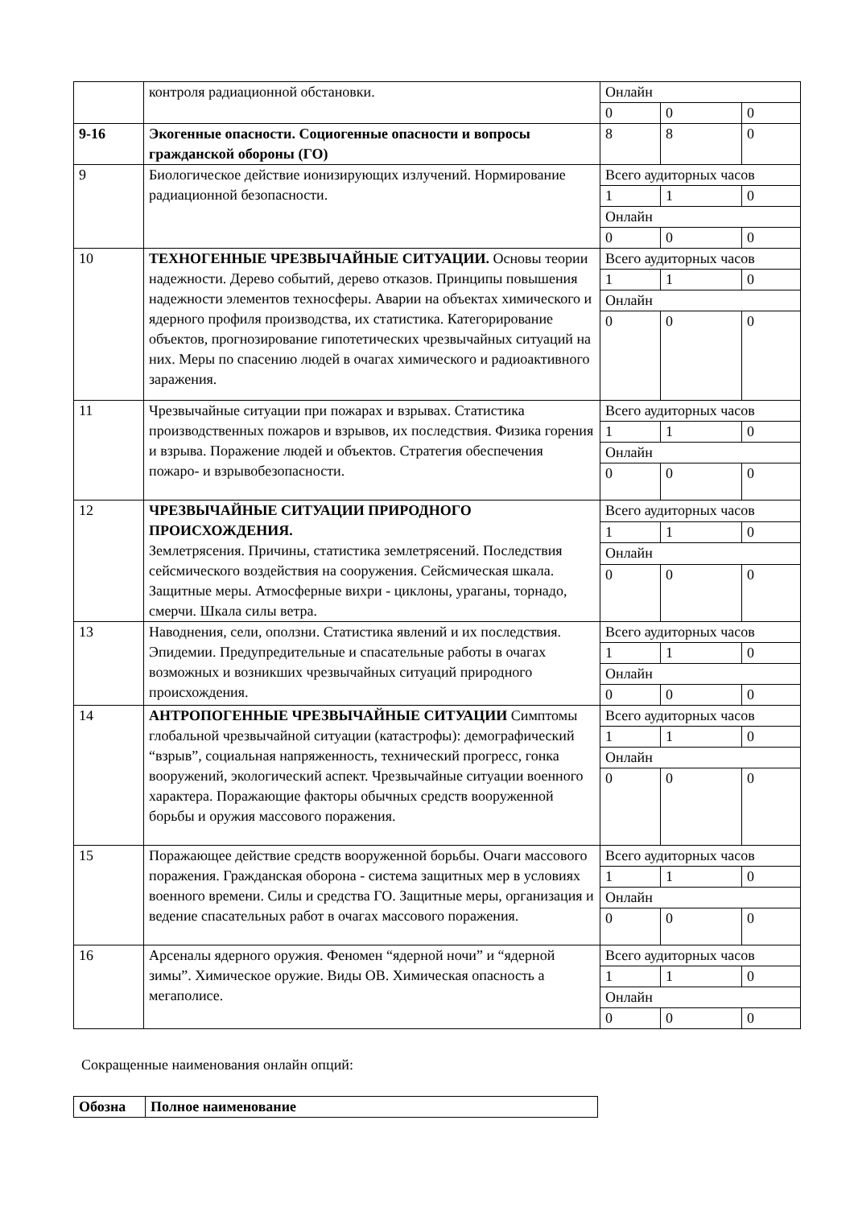| | контроля радиационной обстановки. | Онлайн | | |
| | | 0 | 0 | 0 |
| 9-16 | Экогенные опасности. Социогенные опасности и вопросы гражданской обороны (ГО) | 8 | 8 | 0 |
| 9 | Биологическое действие ионизирующих излучений. Нормирование радиационной безопасности. | Всего аудиторных часов | | |
| | | 1 | 1 | 0 |
| | | Онлайн | | |
| | | 0 | 0 | 0 |
| 10 | ТЕХНОГЕННЫЕ ЧРЕЗВЫЧАЙНЫЕ СИТУАЦИИ. Основы теории надежности. Дерево событий, дерево отказов. Принципы повышения надежности элементов техносферы. Аварии на объектах химического и ядерного профиля производства, их статистика. Категорирование объектов, прогнозирование гипотетических чрезвычайных ситуаций на них. Меры по спасению людей в очагах химического и радиоактивного заражения. | Всего аудиторных часов | | |
| | | 1 | 1 | 0 |
| | | Онлайн | | |
| | | 0 | 0 | 0 |
| 11 | Чрезвычайные ситуации при пожарах и взрывах. Статистика производственных пожаров и взрывов, их последствия. Физика горения и взрыва. Поражение людей и объектов. Стратегия обеспечения пожаро- и взрывобезопасности. | Всего аудиторных часов | | |
| | | 1 | 1 | 0 |
| | | Онлайн | | |
| | | 0 | 0 | 0 |
| 12 | ЧРЕЗВЫЧАЙНЫЕ СИТУАЦИИ ПРИРОДНОГО ПРОИСХОЖДЕНИЯ. Землетрясения. Причины, статистика землетрясений. Последствия сейсмического воздействия на сооружения. Сейсмическая шкала. Защитные меры. Атмосферные вихри - циклоны, ураганы, торнадо, смерчи. Шкала силы ветра. | Всего аудиторных часов | | |
| | | 1 | 1 | 0 |
| | | Онлайн | | |
| | | 0 | 0 | 0 |
| 13 | Наводнения, сели, оползни. Статистика явлений и их последствия. Эпидемии. Предупредительные и спасательные работы в очагах возможных и возникших чрезвычайных ситуаций природного происхождения. | Всего аудиторных часов | | |
| | | 1 | 1 | 0 |
| | | Онлайн | | |
| | | 0 | 0 | 0 |
| 14 | АНТРОПОГЕННЫЕ ЧРЕЗВЫЧАЙНЫЕ СИТУАЦИИ Симптомы глобальной чрезвычайной ситуации (катастрофы): демографический “взрыв”, социальная напряженность, технический прогресс, гонка вооружений, экологический аспект. Чрезвычайные ситуации военного характера. Поражающие факторы обычных средств вооруженной борьбы и оружия массового поражения. | Всего аудиторных часов | | |
| | | 1 | 1 | 0 |
| | | Онлайн | | |
| | | 0 | 0 | 0 |
| 15 | Поражающее действие средств вооруженной борьбы. Очаги массового поражения. Гражданская оборона - система защитных мер в условиях военного времени. Силы и средства ГО. Защитные меры, организация и ведение спасательных работ в очагах массового поражения. | Всего аудиторных часов | | |
| | | 1 | 1 | 0 |
| | | Онлайн | | |
| | | 0 | 0 | 0 |
| 16 | Арсеналы ядерного оружия. Феномен “ядерной ночи” и “ядерной зимы”. Химическое оружие. Виды ОВ. Химическая опасность а мегаполисе. | Всего аудиторных часов | | |
| | | 1 | 1 | 0 |
| | | Онлайн | | |
| | | 0 | 0 | 0 |
Сокращенные наименования онлайн опций:
| Обозна | Полное наименование |
| --- | --- |